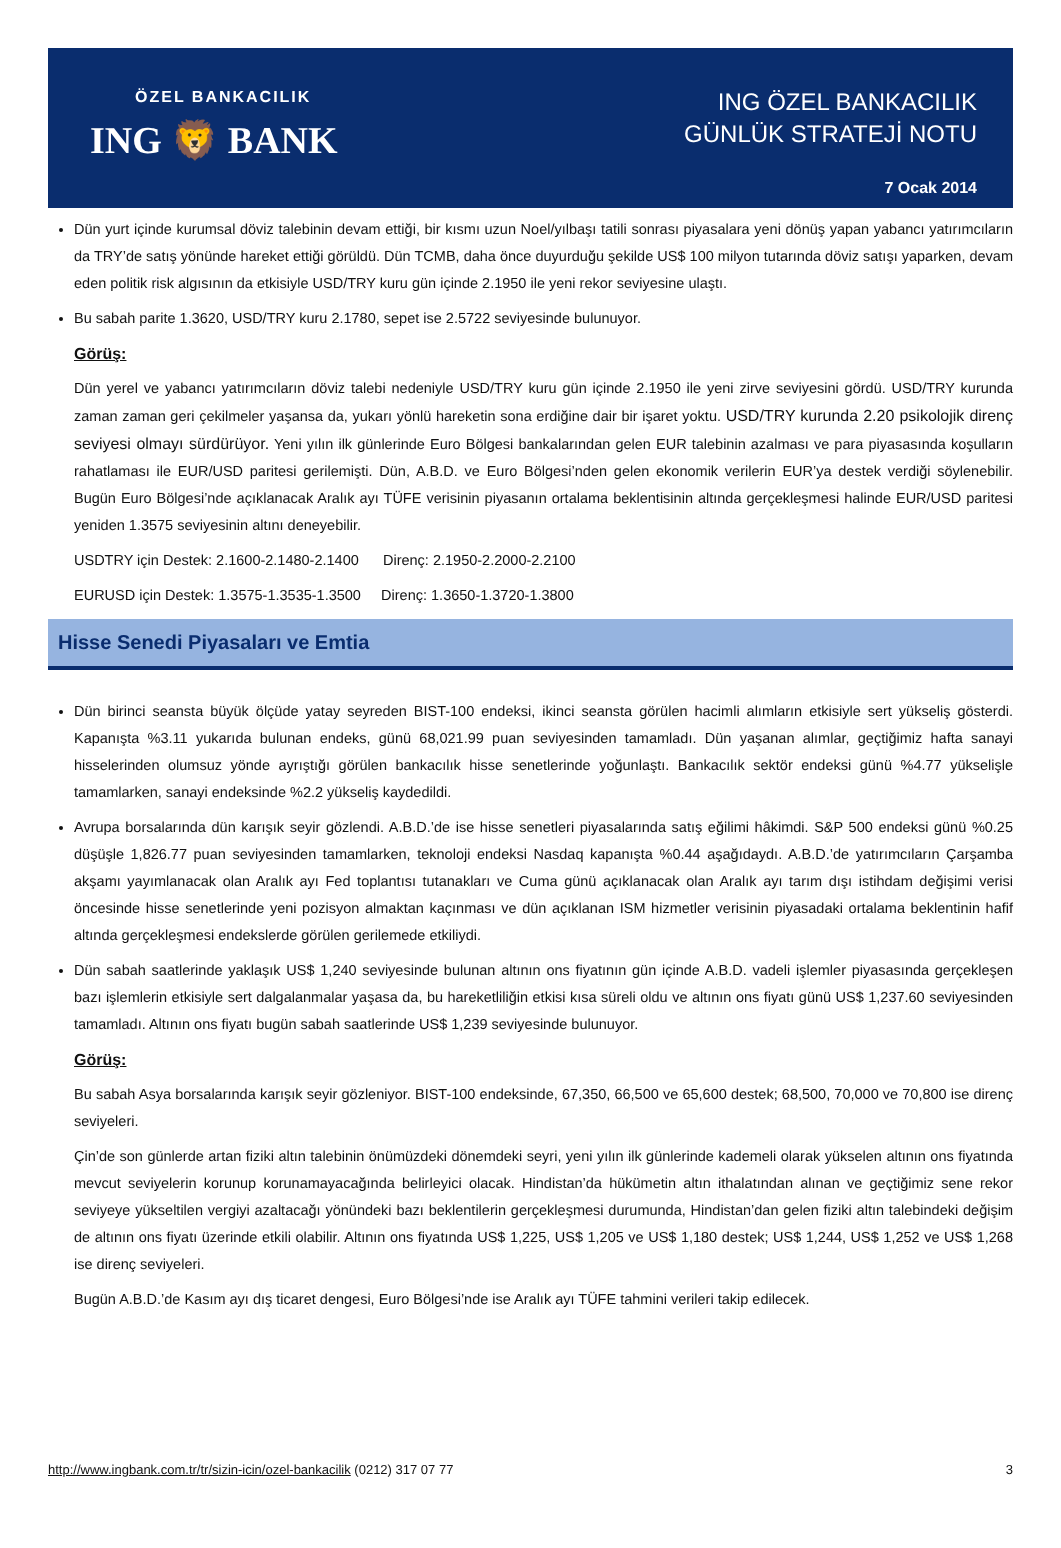ÖZEL BANKACILIK
ING 🦁 BANK
ING ÖZEL BANKACILIK
GÜNLÜK STRATEJİ NOTU
7 Ocak 2014
Dün yurt içinde kurumsal döviz talebinin devam ettiği, bir kısmı uzun Noel/yılbaşı tatili sonrası piyasalara yeni dönüş yapan yabancı yatırımcıların da TRY’de satış yönünde hareket ettiği görüldü. Dün TCMB, daha önce duyurduğu şekilde US$ 100 milyon tutarında döviz satışı yaparken, devam eden politik risk algısının da etkisiyle USD/TRY kuru gün içinde 2.1950 ile yeni rekor seviyesine ulaştı.
Bu sabah parite 1.3620, USD/TRY kuru 2.1780, sepet ise 2.5722 seviyesinde bulunuyor.
Görüş:
Dün yerel ve yabancı yatırımcıların döviz talebi nedeniyle USD/TRY kuru gün içinde 2.1950 ile yeni zirve seviyesini gördü. USD/TRY kurunda zaman zaman geri çekilmeler yaşansa da, yukarı yönlü hareketin sona erdiğine dair bir işaret yoktu. USD/TRY kurunda 2.20 psikolojik direnç seviyesi olmayı sürdürüyor. Yeni yılın ilk günlerinde Euro Bölgesi bankalarından gelen EUR talebinin azalması ve para piyasasında koşulların rahatlaması ile EUR/USD paritesi gerilemişti. Dün, A.B.D. ve Euro Bölgesi’nden gelen ekonomik verilerin EUR’ya destek verdiği söylenebilir. Bugün Euro Bölgesi’nde açıklanacak Aralık ayı TÜFE verisinin piyasanın ortalama beklentisinin altında gerçekleşmesi halinde EUR/USD paritesi yeniden 1.3575 seviyesinin altını deneyebilir.
USDTRY için Destek: 2.1600-2.1480-2.1400 Direnç: 2.1950-2.2000-2.2100
EURUSD için Destek: 1.3575-1.3535-1.3500 Direnç: 1.3650-1.3720-1.3800
Hisse Senedi Piyasaları ve Emtia
Dün birinci seansta büyük ölçüde yatay seyreden BIST-100 endeksi, ikinci seansta görülen hacimli alımların etkisiyle sert yükseliş gösterdi. Kapanışta %3.11 yukarıda bulunan endeks, günü 68,021.99 puan seviyesinden tamamladı. Dün yaşanan alımlar, geçtiğimiz hafta sanayi hisselerinden olumsuz yönde ayrıştığı görülen bankacılık hisse senetlerinde yoğunlaştı. Bankacılık sektör endeksi günü %4.77 yükselişle tamamlarken, sanayi endeksinde %2.2 yükseliş kaydedildi.
Avrupa borsalarında dün karışık seyir gözlendi. A.B.D.’de ise hisse senetleri piyasalarında satış eğilimi hâkimdi. S&P 500 endeksi günü %0.25 düşüşle 1,826.77 puan seviyesinden tamamlarken, teknoloji endeksi Nasdaq kapanışta %0.44 aşağıdaydı. A.B.D.’de yatırımcıların Çarşamba akşamı yayımlanacak olan Aralık ayı Fed toplantısı tutanakları ve Cuma günü açıklanacak olan Aralık ayı tarım dışı istihdam değişimi verisi öncesinde hisse senetlerinde yeni pozisyon almaktan kaçınması ve dün açıklanan ISM hizmetler verisinin piyasadaki ortalama beklentinin hafif altında gerçekleşmesi endekslerde görülen gerilemede etkiliydi.
Dün sabah saatlerinde yaklaşık US$ 1,240 seviyesinde bulunan altının ons fiyatının gün içinde A.B.D. vadeli işlemler piyasasında gerçekleşen bazı işlemlerin etkisiyle sert dalgalanmalar yaşasa da, bu hareketliliğin etkisi kısa süreli oldu ve altının ons fiyatı günü US$ 1,237.60 seviyesinden tamamladı. Altının ons fiyatı bugün sabah saatlerinde US$ 1,239 seviyesinde bulunuyor.
Görüş:
Bu sabah Asya borsalarında karışık seyir gözleniyor. BIST-100 endeksinde, 67,350, 66,500 ve 65,600 destek; 68,500, 70,000 ve 70,800 ise direnç seviyeleri.
Çin’de son günlerde artan fiziki altın talebinin önümüzdeki dönemdeki seyri, yeni yılın ilk günlerinde kademeli olarak yükselen altının ons fiyatında mevcut seviyelerin korunup korunamayacağında belirleyici olacak. Hindistan’da hükümetin altın ithalatından alınan ve geçtiğimiz sene rekor seviyeye yükseltilen vergiyi azaltacağı yönündeki bazı beklentilerin gerçekleşmesi durumunda, Hindistan’dan gelen fiziki altın talebindeki değişim de altının ons fiyatı üzerinde etkili olabilir. Altının ons fiyatında US$ 1,225, US$ 1,205 ve US$ 1,180 destek; US$ 1,244, US$ 1,252 ve US$ 1,268 ise direnç seviyeleri.
Bugün A.B.D.’de Kasım ayı dış ticaret dengesi, Euro Bölgesi’nde ise Aralık ayı TÜFE tahmini verileri takip edilecek.
http://www.ingbank.com.tr/tr/sizin-icin/ozel-bankacilik (0212) 317 07 77 3